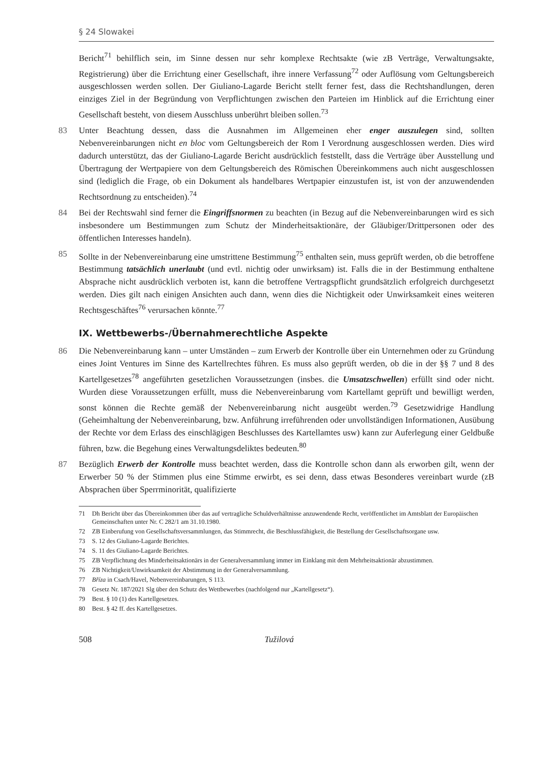§ 24 Slowakei
Bericht<sup>71</sup> behilflich sein, im Sinne dessen nur sehr komplexe Rechtsakte (wie zB Verträge, Verwaltungsakte, Registrierung) über die Errichtung einer Gesellschaft, ihre innere Verfassung<sup>72</sup> oder Auflösung vom Geltungsbereich ausgeschlossen werden sollen. Der Giuliano-Lagarde Bericht stellt ferner fest, dass die Rechtshandlungen, deren einziges Ziel in der Begründung von Verpflichtungen zwischen den Parteien im Hinblick auf die Errichtung einer Gesellschaft besteht, von diesem Ausschluss unberührt bleiben sollen.<sup>73</sup>
83 Unter Beachtung dessen, dass die Ausnahmen im Allgemeinen eher enger auszulegen sind, sollten Nebenvereinbarungen nicht en bloc vom Geltungsbereich der Rom I Verordnung ausgeschlossen werden. Dies wird dadurch unterstützt, das der Giuliano-Lagarde Bericht ausdrücklich feststellt, dass die Verträge über Ausstellung und Übertragung der Wertpapiere von dem Geltungsbereich des Römischen Übereinkommens auch nicht ausgeschlossen sind (lediglich die Frage, ob ein Dokument als handelbares Wertpapier einzustufen ist, ist von der anzuwendenden Rechtsordnung zu entscheiden).<sup>74</sup>
84 Bei der Rechtswahl sind ferner die Eingriffsnormen zu beachten (in Bezug auf die Nebenvereinbarungen wird es sich insbesondere um Bestimmungen zum Schutz der Minderheitsaktionäre, der Gläubiger/Drittpersonen oder des öffentlichen Interesses handeln).
85 Sollte in der Nebenvereinbarung eine umstrittene Bestimmung<sup>75</sup> enthalten sein, muss geprüft werden, ob die betroffene Bestimmung tatsächlich unerlaubt (und evtl. nichtig oder unwirksam) ist. Falls die in der Bestimmung enthaltene Absprache nicht ausdrücklich verboten ist, kann die betroffene Vertragspflicht grundsätzlich erfolgreich durchgesetzt werden. Dies gilt nach einigen Ansichten auch dann, wenn dies die Nichtigkeit oder Unwirksamkeit eines weiteren Rechtsgeschäftes<sup>76</sup> verursachen könnte.<sup>77</sup>
IX. Wettbewerbs-/Übernahmerechtliche Aspekte
86 Die Nebenvereinbarung kann – unter Umständen – zum Erwerb der Kontrolle über ein Unternehmen oder zu Gründung eines Joint Ventures im Sinne des Kartellrechtes führen. Es muss also geprüft werden, ob die in der §§ 7 und 8 des Kartellgesetzes<sup>78</sup> angeführten gesetzlichen Voraussetzungen (insbes. die Umsatzschwellen) erfüllt sind oder nicht. Wurden diese Voraussetzungen erfüllt, muss die Nebenvereinbarung vom Kartellamt geprüft und bewilligt werden, sonst können die Rechte gemäß der Nebenvereinbarung nicht ausgeübt werden.<sup>79</sup> Gesetzwidrige Handlung (Geheimhaltung der Nebenvereinbarung, bzw. Anführung irreführenden oder unvollständigen Informationen, Ausübung der Rechte vor dem Erlass des einschlägigen Beschlusses des Kartellamtes usw) kann zur Auferlegung einer Geldbuße führen, bzw. die Begehung eines Verwaltungsdeliktes bedeuten.<sup>80</sup>
87 Bezüglich Erwerb der Kontrolle muss beachtet werden, dass die Kontrolle schon dann als erworben gilt, wenn der Erwerber 50 % der Stimmen plus eine Stimme erwirbt, es sei denn, dass etwas Besonderes vereinbart wurde (zB Absprachen über Sperrminorität, qualifizierte
71 Dh Bericht über das Übereinkommen über das auf vertragliche Schuldverhältnisse anzuwendende Recht, veröffentlichet im Amtsblatt der Europäischen Gemeinschaften unter Nr. C 282/1 am 31.10.1980.
72 ZB Einberufung von Gesellschaftsversammlungen, das Stimmrecht, die Beschlussfähigkeit, die Bestellung der Gesellschaftsorgane usw.
73 S. 12 des Giuliano-Lagarde Berichtes.
74 S. 11 des Giuliano-Lagarde Berichtes.
75 ZB Verpflichtung des Minderheitsaktionärs in der Generalversammlung immer im Einklang mit dem Mehrheitsaktionär abzustimmen.
76 ZB Nichtigkeit/Unwirksamkeit der Abstimmung in der Generalversammlung.
77 Bříza in Csach/Havel, Nebenvereinbarungen, S 113.
78 Gesetz Nr. 187/2021 Slg über den Schutz des Wettbewerbes (nachfolgend nur „Kartellgesetz“).
79 Best. § 10 (1) des Kartellgesetzes.
80 Best. § 42 ff. des Kartellgesetzes.
508 Tužilová